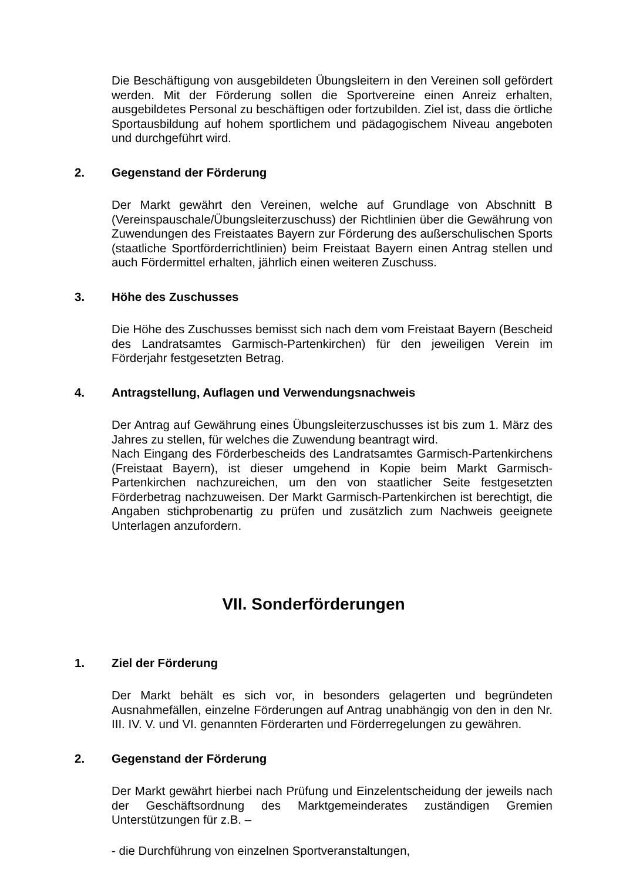Die Beschäftigung von ausgebildeten Übungsleitern in den Vereinen soll gefördert werden. Mit der Förderung sollen die Sportvereine einen Anreiz erhalten, ausgebildetes Personal zu beschäftigen oder fortzubilden. Ziel ist, dass die örtliche Sportausbildung auf hohem sportlichem und pädagogischem Niveau angeboten und durchgeführt wird.
2. Gegenstand der Förderung
Der Markt gewährt den Vereinen, welche auf Grundlage von Abschnitt B (Vereinspauschale/Übungsleiterzuschuss) der Richtlinien über die Gewährung von Zuwendungen des Freistaates Bayern zur Förderung des außerschulischen Sports (staatliche Sportförderrichtlinien) beim Freistaat Bayern einen Antrag stellen und auch Fördermittel erhalten, jährlich einen weiteren Zuschuss.
3. Höhe des Zuschusses
Die Höhe des Zuschusses bemisst sich nach dem vom Freistaat Bayern (Bescheid des Landratsamtes Garmisch-Partenkirchen) für den jeweiligen Verein im Förderjahr festgesetzten Betrag.
4. Antragstellung, Auflagen und Verwendungsnachweis
Der Antrag auf Gewährung eines Übungsleiterzuschusses ist bis zum 1. März des Jahres zu stellen, für welches die Zuwendung beantragt wird.
Nach Eingang des Förderbescheids des Landratsamtes Garmisch-Partenkirchens (Freistaat Bayern), ist dieser umgehend in Kopie beim Markt Garmisch-Partenkirchen nachzureichen, um den von staatlicher Seite festgesetzten Förderbetrag nachzuweisen. Der Markt Garmisch-Partenkirchen ist berechtigt, die Angaben stichprobenartig zu prüfen und zusätzlich zum Nachweis geeignete Unterlagen anzufordern.
VII. Sonderförderungen
1. Ziel der Förderung
Der Markt behält es sich vor, in besonders gelagerten und begründeten Ausnahmefällen, einzelne Förderungen auf Antrag unabhängig von den in den Nr. III. IV. V. und VI. genannten Förderarten und Förderregelungen zu gewähren.
2. Gegenstand der Förderung
Der Markt gewährt hierbei nach Prüfung und Einzelentscheidung der jeweils nach der Geschäftsordnung des Marktgemeinderates zuständigen Gremien Unterstützungen für z.B. –
- die Durchführung von einzelnen Sportveranstaltungen,